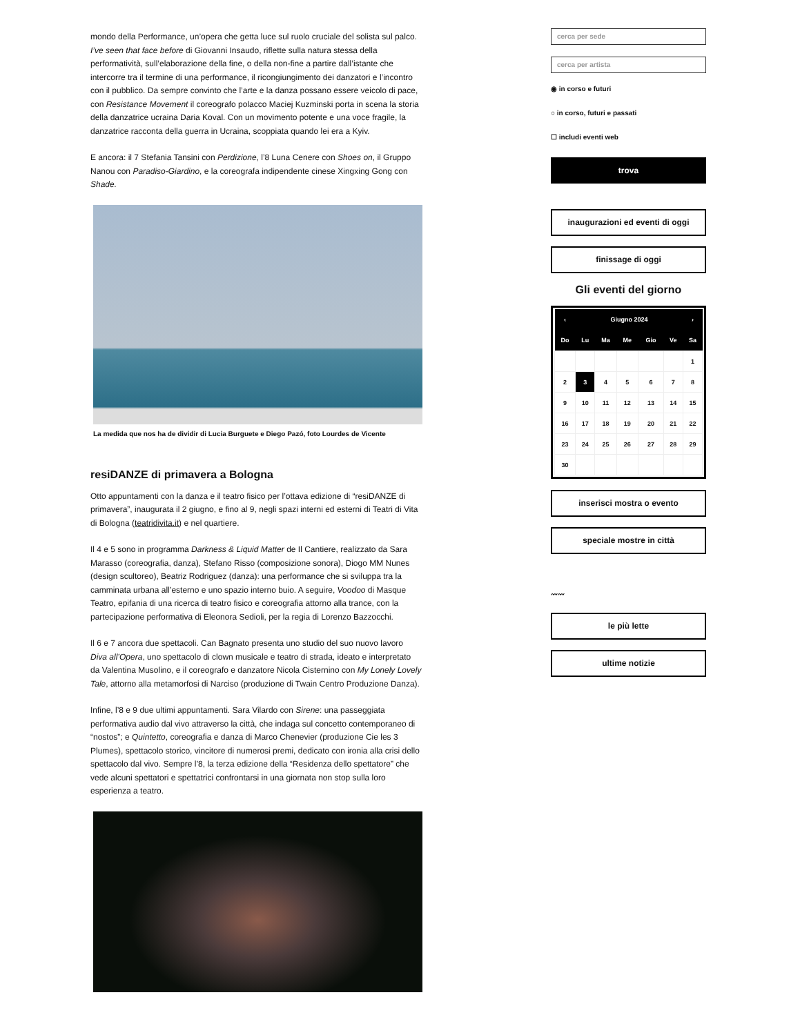mondo della Performance, un’opera che getta luce sul ruolo cruciale del solista sul palco. I’ve seen that face before di Giovanni Insaudo, riflette sulla natura stessa della performatività, sull’elaborazione della fine, o della non-fine a partire dall’istante che intercorre tra il termine di una performance, il ricongiungimento dei danzatori e l’incontro con il pubblico. Da sempre convinto che l’arte e la danza possano essere veicolo di pace, con Resistance Movement il coreografo polacco Maciej Kuzminski porta in scena la storia della danzatrice ucraina Daria Koval. Con un movimento potente e una voce fragile, la danzatrice racconta della guerra in Ucraina, scoppiata quando lei era a Kyiv.
E ancora: il 7 Stefania Tansini con Perdizione, l’8 Luna Cenere con Shoes on, il Gruppo Nanou con Paradiso-Giardino, e la coreografa indipendente cinese Xingxing Gong con Shade.
La medida que nos ha de dividir di Lucia Burguete e Diego Pazó, foto Lourdes de Vicente
resiDANZE di primavera a Bologna
Otto appuntamenti con la danza e il teatro fisico per l’ottava edizione di “resiDANZE di primavera”, inaugurata il 2 giugno, e fino al 9, negli spazi interni ed esterni di Teatri di Vita di Bologna (teatridivita.it) e nel quartiere.
Il 4 e 5 sono in programma Darkness & Liquid Matter de Il Cantiere, realizzato da Sara Marasso (coreografia, danza), Stefano Risso (composizione sonora), Diogo MM Nunes (design scultoreo), Beatriz Rodriguez (danza): una performance che si sviluppa tra la camminata urbana all’esterno e uno spazio interno buio. A seguire, Voodoo di Masque Teatro, epifania di una ricerca di teatro fisico e coreografia attorno alla trance, con la partecipazione performativa di Eleonora Sedioli, per la regia di Lorenzo Bazzocchi.
Il 6 e 7 ancora due spettacoli. Can Bagnato presenta uno studio del suo nuovo lavoro Diva all’Opera, uno spettacolo di clown musicale e teatro di strada, ideato e interpretato da Valentina Musolino, e il coreografo e danzatore Nicola Cisternino con My Lonely Lovely Tale, attorno alla metamorfosi di Narciso (produzione di Twain Centro Produzione Danza).
Infine, l’8 e 9 due ultimi appuntamenti. Sara Vilardo con Sirene: una passeggiata performativa audio dal vivo attraverso la città, che indaga sul concetto contemporaneo di “nostos”; e Quintetto, coreografia e danza di Marco Chenevier (produzione Cie les 3 Plumes), spettacolo storico, vincitore di numerosi premi, dedicato con ironia alla crisi dello spettacolo dal vivo. Sempre l’8, la terza edizione della “Residenza dello spettatore” che vede alcuni spettatori e spettatrici confrontarsi in una giornata non stop sulla loro esperienza a teatro.
cerca per sede
cerca per artista
◉ in corso e futuri
○ in corso, futuri e passati
☐ includi eventi web
trova
inaugurazioni ed eventi di oggi
finissage di oggi
Gli eventi del giorno
| ‹ | Giugno 2024 | | | | | › |
| --- | --- | --- | --- | --- | --- | --- |
| Do | Lu | Ma | Me | Gio | Ve | Sa |
| | | | | | | 1 |
| 2 | 3 | 4 | 5 | 6 | 7 | 8 |
| 9 | 10 | 11 | 12 | 13 | 14 | 15 |
| 16 | 17 | 18 | 19 | 20 | 21 | 22 |
| 23 | 24 | 25 | 26 | 27 | 28 | 29 |
| 30 | | | | | | |
inserisci mostra o evento
speciale mostre in città
〰〰
le più lette
ultime notizie